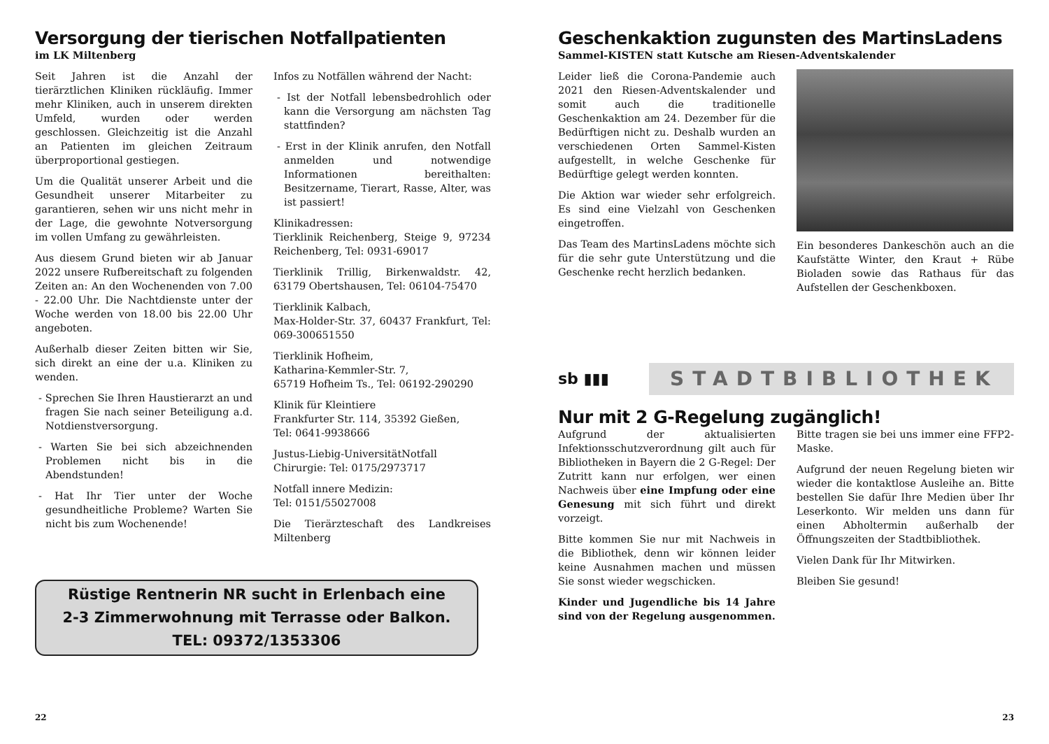Versorgung der tierischen Notfallpatienten
im LK Miltenberg
Seit Jahren ist die Anzahl der tierärztlichen Kliniken rückläufig. Immer mehr Kliniken, auch in unserem direkten Umfeld, wurden oder werden geschlossen. Gleichzeitig ist die Anzahl an Patienten im gleichen Zeitraum überproportional gestiegen.
Um die Qualität unserer Arbeit und die Gesundheit unserer Mitarbeiter zu garantieren, sehen wir uns nicht mehr in der Lage, die gewohnte Notversorgung im vollen Umfang zu gewährleisten.
Aus diesem Grund bieten wir ab Januar 2022 unsere Rufbereitschaft zu folgenden Zeiten an: An den Wochenenden von 7.00 - 22.00 Uhr. Die Nachtdienste unter der Woche werden von 18.00 bis 22.00 Uhr angeboten.
Außerhalb dieser Zeiten bitten wir Sie, sich direkt an eine der u.a. Kliniken zu wenden.
- Sprechen Sie Ihren Haustierarzt an und fragen Sie nach seiner Beteiligung a.d. Notdienstversorgung.
- Warten Sie bei sich abzeichnenden Problemen nicht bis in die Abendstunden!
- Hat Ihr Tier unter der Woche gesundheitliche Probleme? Warten Sie nicht bis zum Wochenende!
Infos zu Notfällen während der Nacht:
- Ist der Notfall lebensbedrohlich oder kann die Versorgung am nächsten Tag stattfinden?
- Erst in der Klinik anrufen, den Notfall anmelden und notwendige Informationen bereithalten: Besitzername, Tierart, Rasse, Alter, was ist passiert!
Klinikadressen:
Tierklinik Reichenberg, Steige 9, 97234 Reichenberg, Tel: 0931-69017
Tierklinik Trillig, Birkenwaldstr. 42, 63179 Obertshausen, Tel: 06104-75470
Tierklinik Kalbach,
Max-Holder-Str. 37, 60437 Frankfurt, Tel: 069-300651550
Tierklinik Hofheim,
Katharina-Kemmler-Str. 7,
65719 Hofheim Ts., Tel: 06192-290290
Klinik für Kleintiere
Frankfurter Str. 114, 35392 Gießen,
Tel: 0641-9938666
Justus-Liebig-UniversitätNotfall Chirurgie: Tel: 0175/2973717
Notfall innere Medizin:
Tel: 0151/55027008
Die Tierärzteschaft des Landkreises Miltenberg
Rüstige Rentnerin NR sucht in Erlenbach eine
2-3 Zimmerwohnung mit Terrasse oder Balkon.
TEL: 09372/1353306
22
Geschenkaktion zugunsten des MartinsLadens
Sammel-KISTEN statt Kutsche am Riesen-Adventskalender
Leider ließ die Corona-Pandemie auch 2021 den Riesen-Adventskalender und somit auch die traditionelle Geschenkaktion am 24. Dezember für die Bedürftigen nicht zu. Deshalb wurden an verschiedenen Orten Sammel-Kisten aufgestellt, in welche Geschenke für Bedürftige gelegt werden konnten.
Die Aktion war wieder sehr erfolgreich. Es sind eine Vielzahl von Geschenken eingetroffen.
Das Team des MartinsLadens möchte sich für die sehr gute Unterstützung und die Geschenke recht herzlich bedanken.
Ein besonderes Dankeschön auch an die Kaufstätte Winter, den Kraut + Rübe Bioladen sowie das Rathaus für das Aufstellen der Geschenkboxen.
sb ▮▮▮
STADTBIBLIOTHEK
Nur mit 2 G-Regelung zugänglich!
Aufgrund der aktualisierten Infektionsschutzverordnung gilt auch für Bibliotheken in Bayern die 2 G-Regel: Der Zutritt kann nur erfolgen, wer einen Nachweis über eine Impfung oder eine Genesung mit sich führt und direkt vorzeigt.
Bitte kommen Sie nur mit Nachweis in die Bibliothek, denn wir können leider keine Ausnahmen machen und müssen Sie sonst wieder wegschicken.
Kinder und Jugendliche bis 14 Jahre sind von der Regelung ausgenommen.
Bitte tragen sie bei uns immer eine FFP2-Maske.
Aufgrund der neuen Regelung bieten wir wieder die kontaktlose Ausleihe an. Bitte bestellen Sie dafür Ihre Medien über Ihr Leserkonto. Wir melden uns dann für einen Abholtermin außerhalb der Öffnungszeiten der Stadtbibliothek.
Vielen Dank für Ihr Mitwirken.
Bleiben Sie gesund!
23